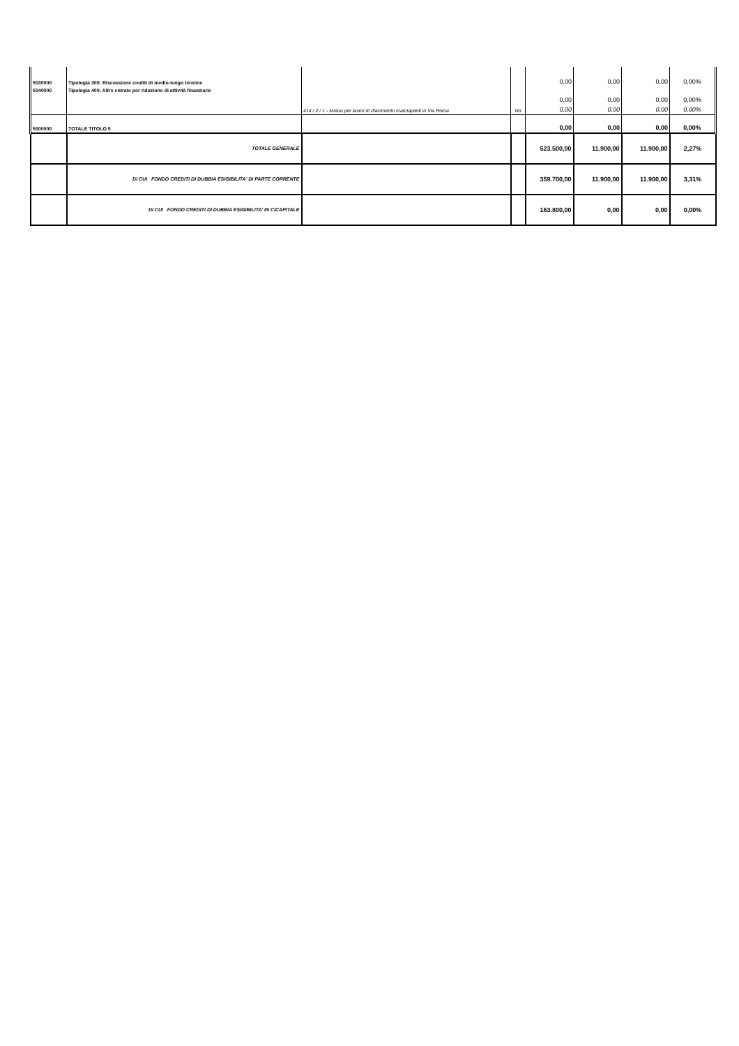| 5030000 | Tipologia 300: Riscossione crediti di medio-lungo termine | | | 0,00 | 0,00 | 0,00 | 0,00% |
| 5040000 | Tipologia 400: Altre entrate per riduzione di attività finanziarie | | | 0,00 | 0,00 | 0,00 | 0,00% |
| | | 414 / 2 / 1 - Mutuo per lavori di rifacimento marciapiedi in Via Roma | No | 0,00 | 0,00 | 0,00 | 0,00% |
| 5000000 | TOTALE TITOLO 5 | | | 0,00 | 0,00 | 0,00 | 0,00% |
| | TOTALE GENERALE | | | 523.500,00 | 11.900,00 | 11.900,00 | 2,27% |
| | DI CUI FONDO CREDITI DI DUBBIA ESIGIBILITA' DI PARTE CORRENTE | | | 359.700,00 | 11.900,00 | 11.900,00 | 3,31% |
| | DI CUI FONDO CREDITI DI DUBBIA ESIGIBILITA' IN C/CAPITALE | | | 163.800,00 | 0,00 | 0,00 | 0,00% |